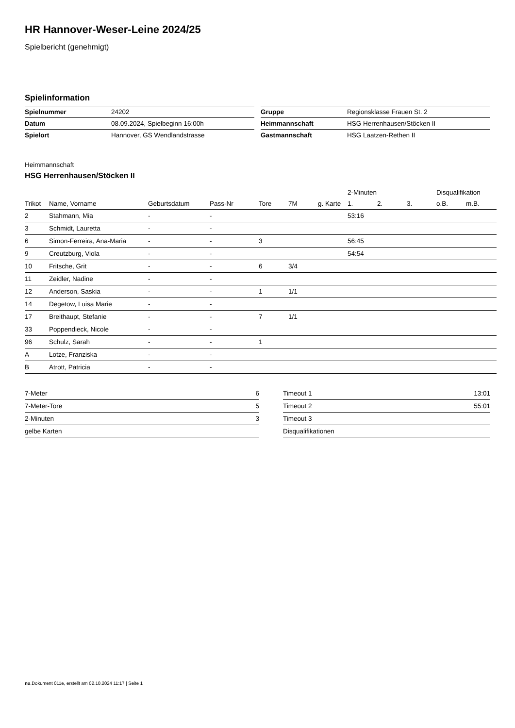HR Hannover-Weser-Leine 2024/25
Spielbericht (genehmigt)
Spielinformation
| Spielnummer | 24202 |
| Datum | 08.09.2024, Spielbeginn 16:00h |
| Spielort | Hannover, GS Wendlandstrasse |
| Gruppe | Regionsklasse Frauen St. 2 |
| Heimmannschaft | HSG Herrenhausen/Stöcken II |
| Gastmannschaft | HSG Laatzen-Rethen II |
Heimmannschaft
HSG Herrenhausen/Stöcken II
| | | | | | | | 2-Minuten | | | Disqualifikation | |
| --- | --- | --- | --- | --- | --- | --- | --- | --- | --- | --- | --- |
| Trikot | Name, Vorname | Geburtsdatum | Pass-Nr | Tore | 7M | g. Karte | 1. | 2. | 3. | o.B. | m.B. |
| 2 | Stahmann, Mia | - | - | | | | 53:16 | | | | |
| 3 | Schmidt, Lauretta | - | - | | | | | | | | |
| 6 | Simon-Ferreira, Ana-Maria | - | - | 3 | | | 56:45 | | | | |
| 9 | Creutzburg, Viola | - | - | | | | 54:54 | | | | |
| 10 | Fritsche, Grit | - | - | 6 | 3/4 | | | | | | |
| 11 | Zeidler, Nadine | - | - | | | | | | | | |
| 12 | Anderson, Saskia | - | - | 1 | 1/1 | | | | | | |
| 14 | Degetow, Luisa Marie | - | - | | | | | | | | |
| 17 | Breithaupt, Stefanie | - | - | 7 | 1/1 | | | | | | |
| 33 | Poppendieck, Nicole | - | - | | | | | | | | |
| 96 | Schulz, Sarah | - | - | 1 | | | | | | | |
| A | Lotze, Franziska | - | - | | | | | | | | |
| B | Atrott, Patricia | - | - | | | | | | | | |
| 7-Meter | 6 |
| 7-Meter-Tore | 5 |
| 2-Minuten | 3 |
| gelbe Karten | |
| Timeout 1 | 13:01 |
| Timeout 2 | 55:01 |
| Timeout 3 | |
| Disqualifikationen | |
nu.Dokument 011e, erstellt am 02.10.2024 11:17 | Seite 1